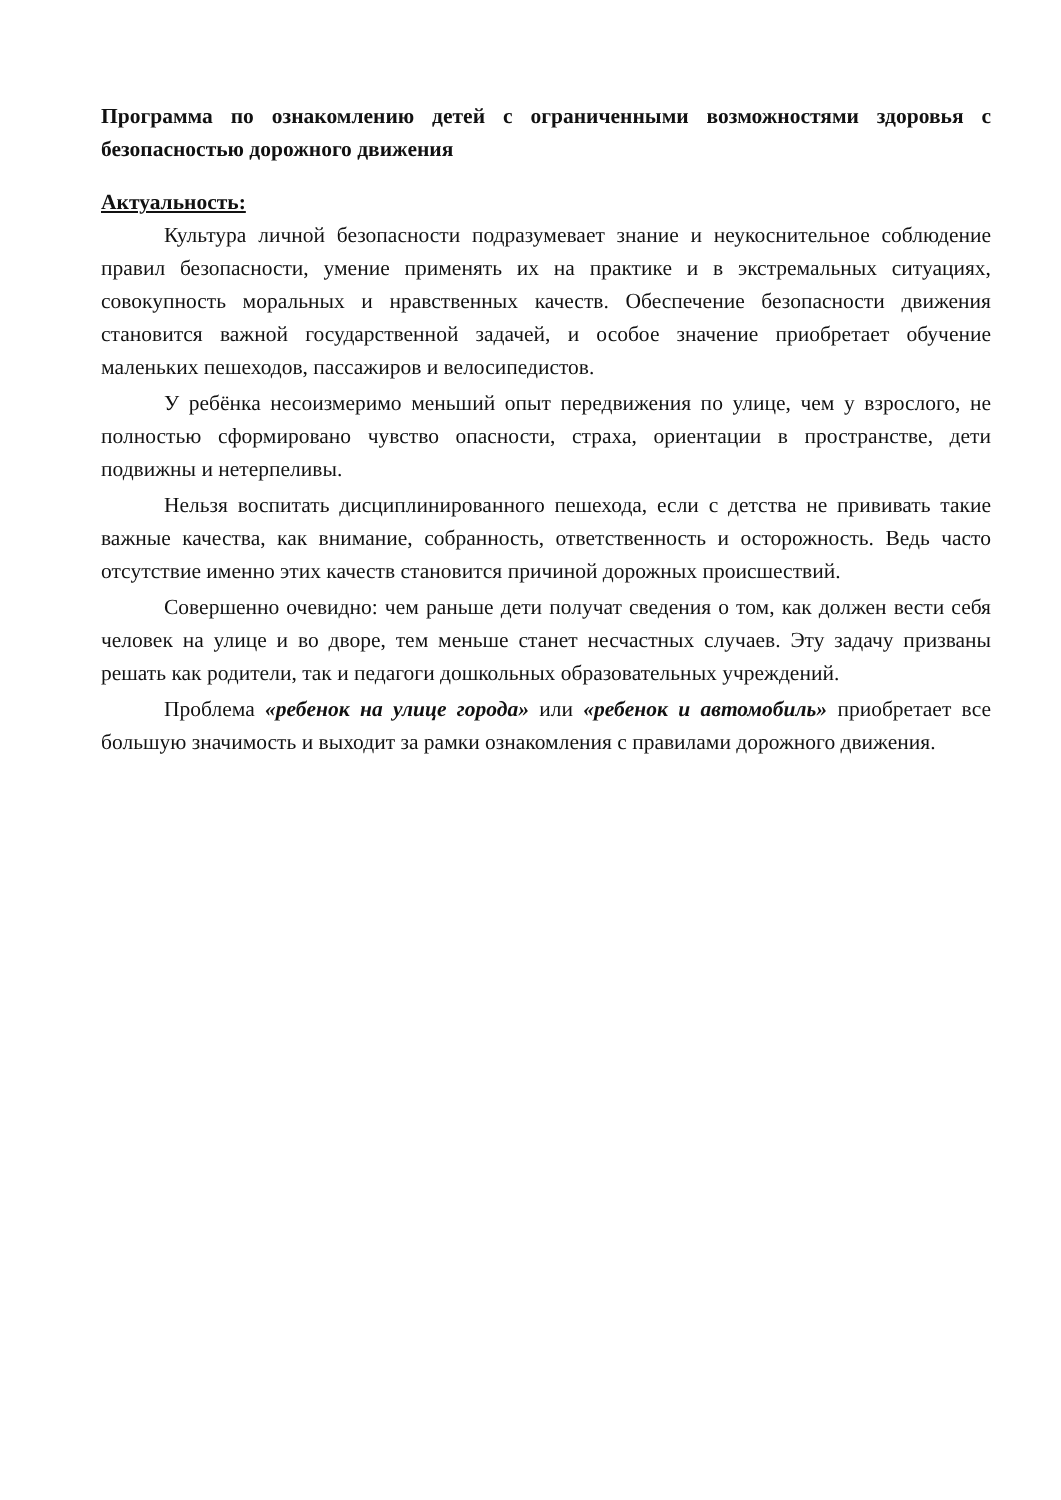Программа по ознакомлению детей с ограниченными возможностями здоровья с безопасностью дорожного движения
Актуальность:
Культура личной безопасности подразумевает знание и неукоснительное соблюдение правил безопасности, умение применять их на практике и в экстремальных ситуациях, совокупность моральных и нравственных качеств. Обеспечение безопасности движения становится важной государственной задачей, и особое значение приобретает обучение маленьких пешеходов, пассажиров и велосипедистов.
У ребёнка несоизмеримо меньший опыт передвижения по улице, чем у взрослого, не полностью сформировано чувство опасности, страха, ориентации в пространстве, дети подвижны и нетерпеливы.
Нельзя воспитать дисциплинированного пешехода, если с детства не прививать такие важные качества, как внимание, собранность, ответственность и осторожность. Ведь часто отсутствие именно этих качеств становится причиной дорожных происшествий.
Совершенно очевидно: чем раньше дети получат сведения о том, как должен вести себя человек на улице и во дворе, тем меньше станет несчастных случаев. Эту задачу призваны решать как родители, так и педагоги дошкольных образовательных учреждений.
Проблема «ребенок на улице города» или «ребенок и автомобиль» приобретает все большую значимость и выходит за рамки ознакомления с правилами дорожного движения.